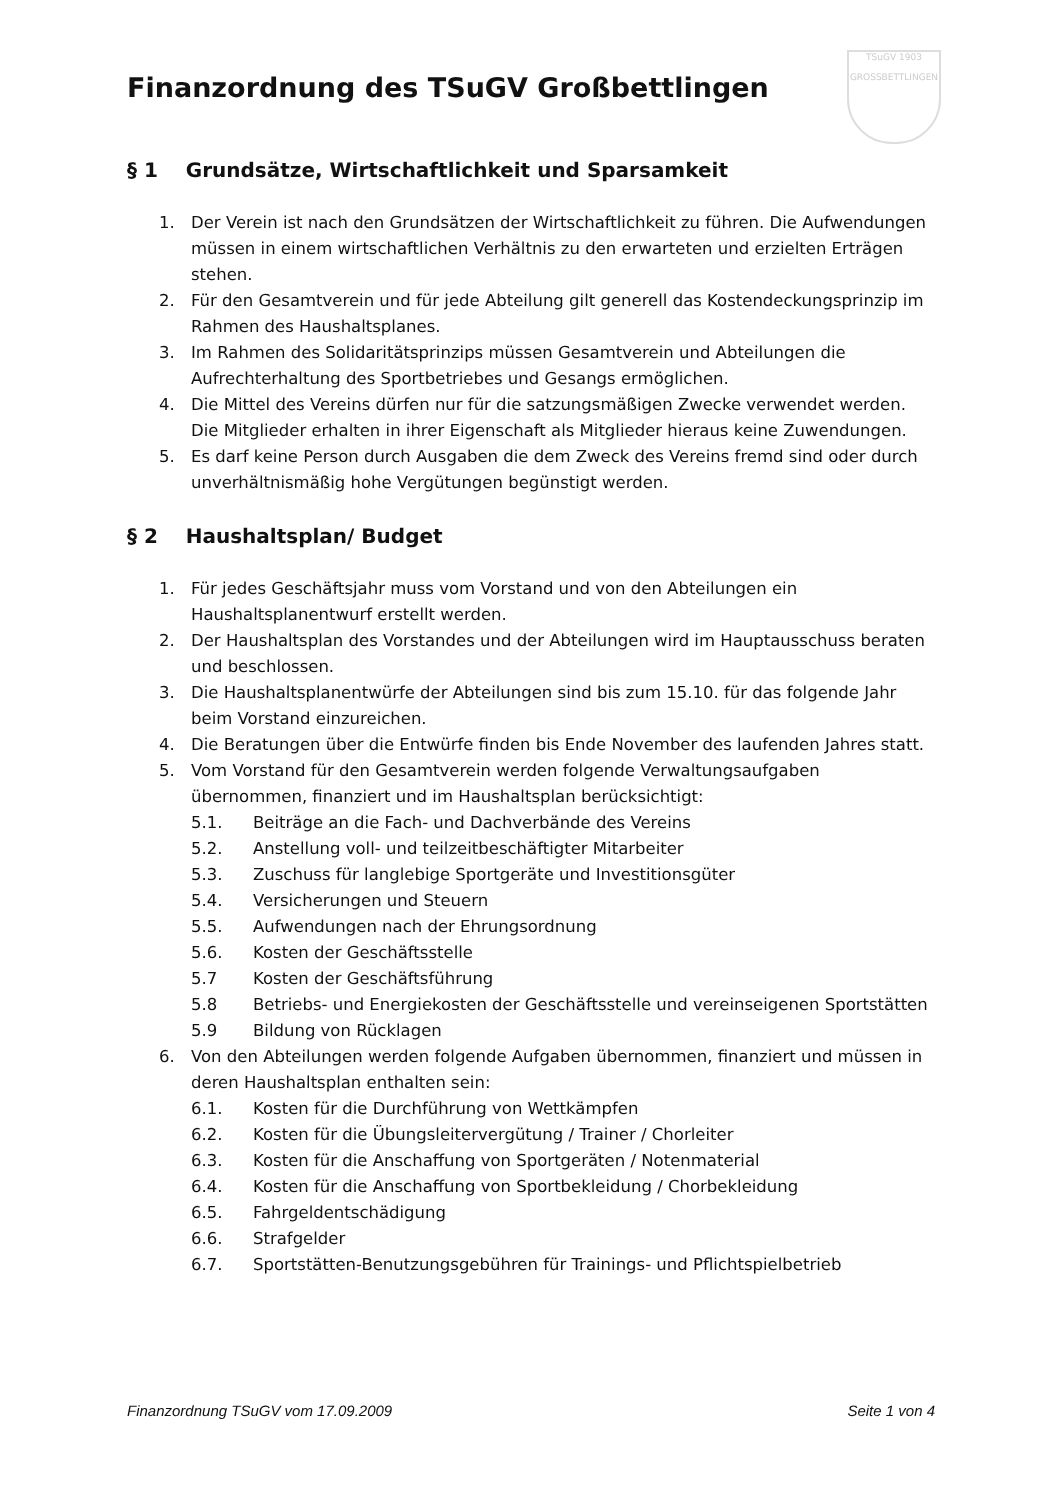TSuGV 1903
GROSSBETTLINGEN
Finanzordnung des TSuGV Großbettlingen
§ 1 Grundsätze, Wirtschaftlichkeit und Sparsamkeit
1. Der Verein ist nach den Grundsätzen der Wirtschaftlichkeit zu führen. Die Aufwendungen müssen in einem wirtschaftlichen Verhältnis zu den erwarteten und erzielten Erträgen stehen.
2. Für den Gesamtverein und für jede Abteilung gilt generell das Kostendeckungsprinzip im Rahmen des Haushaltsplanes.
3. Im Rahmen des Solidaritätsprinzips müssen Gesamtverein und Abteilungen die Aufrechterhaltung des Sportbetriebes und Gesangs ermöglichen.
4. Die Mittel des Vereins dürfen nur für die satzungsmäßigen Zwecke verwendet werden. Die Mitglieder erhalten in ihrer Eigenschaft als Mitglieder hieraus keine Zuwendungen.
5. Es darf keine Person durch Ausgaben die dem Zweck des Vereins fremd sind oder durch unverhältnismäßig hohe Vergütungen begünstigt werden.
§ 2 Haushaltsplan/ Budget
1. Für jedes Geschäftsjahr muss vom Vorstand und von den Abteilungen ein Haushaltsplanentwurf erstellt werden.
2. Der Haushaltsplan des Vorstandes und der Abteilungen wird im Hauptausschuss beraten und beschlossen.
3. Die Haushaltsplanentwürfe der Abteilungen sind bis zum 15.10. für das folgende Jahr beim Vorstand einzureichen.
4. Die Beratungen über die Entwürfe finden bis Ende November des laufenden Jahres statt.
5. Vom Vorstand für den Gesamtverein werden folgende Verwaltungsaufgaben übernommen, finanziert und im Haushaltsplan berücksichtigt:
5.1. Beiträge an die Fach- und Dachverbände des Vereins
5.2. Anstellung voll- und teilzeitbeschäftigter Mitarbeiter
5.3. Zuschuss für langlebige Sportgeräte und Investitionsgüter
5.4. Versicherungen und Steuern
5.5. Aufwendungen nach der Ehrungsordnung
5.6. Kosten der Geschäftsstelle
5.7 Kosten der Geschäftsführung
5.8 Betriebs- und Energiekosten der Geschäftsstelle und vereinseigenen Sportstätten
5.9 Bildung von Rücklagen
6. Von den Abteilungen werden folgende Aufgaben übernommen, finanziert und müssen in deren Haushaltsplan enthalten sein:
6.1. Kosten für die Durchführung von Wettkämpfen
6.2. Kosten für die Übungsleitervergütung / Trainer / Chorleiter
6.3. Kosten für die Anschaffung von Sportgeräten / Notenmaterial
6.4. Kosten für die Anschaffung von Sportbekleidung / Chorbekleidung
6.5. Fahrgeldentschädigung
6.6. Strafgelder
6.7. Sportstätten-Benutzungsgebühren für Trainings- und Pflichtspielbetrieb
Finanzordnung TSuGV vom 17.09.2009 Seite 1 von 4